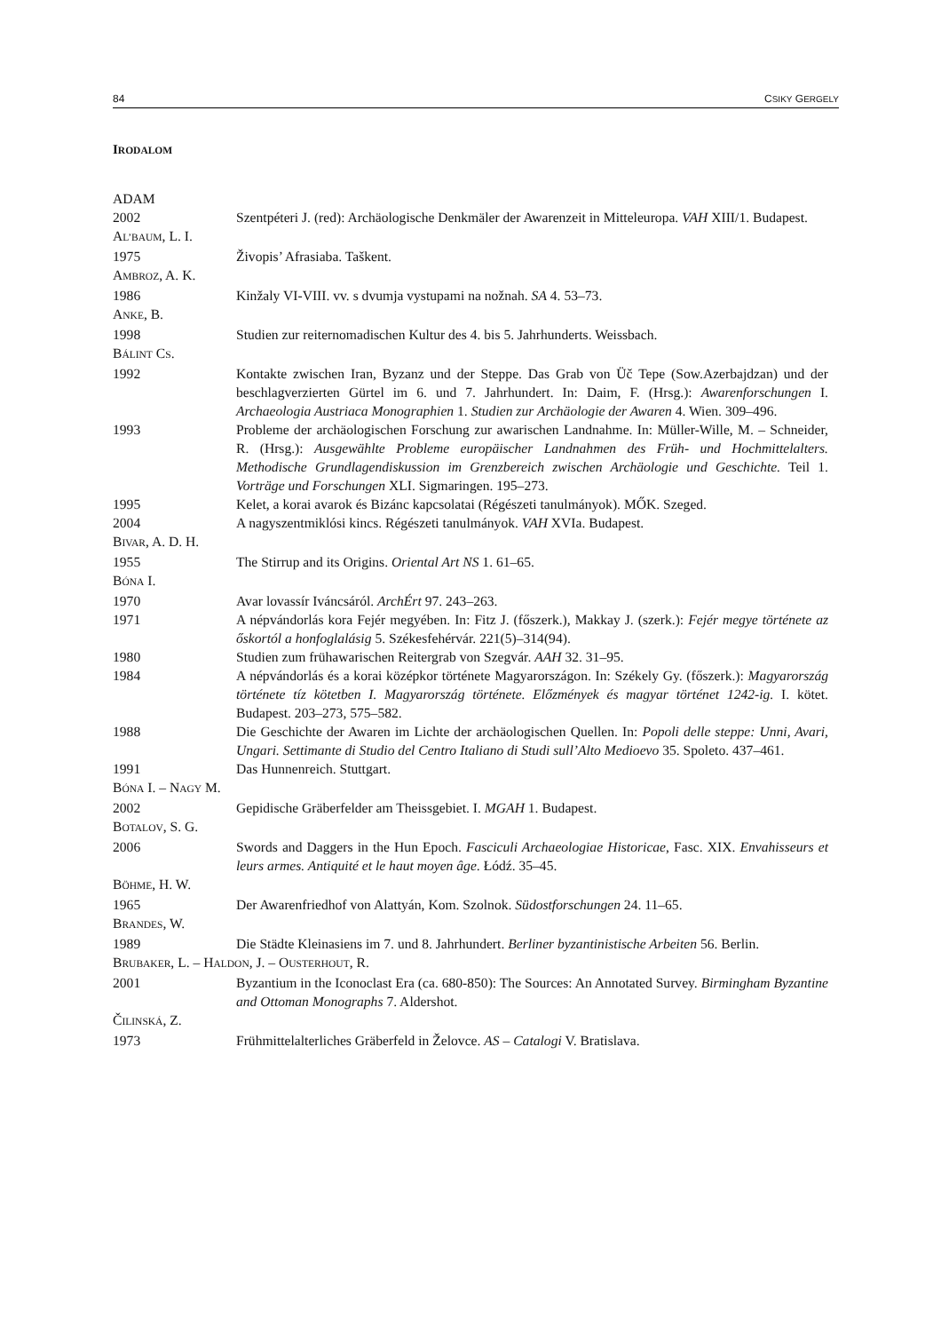84 CSIKY GERGELY
IRODALOM
ADAM
2002 Szentpéteri J. (red): Archäologische Denkmäler der Awarenzeit in Mitteleuropa. VAH XIII/1. Budapest.
AL’BAUM, L. I.
1975 Živopis’ Afrasiaba. Taškent.
AMBROZ, A. K.
1986 Kinžaly VI-VIII. vv. s dvumja vystupami na nožnah. SA 4. 53–73.
ANKE, B.
1998 Studien zur reiternomadischen Kultur des 4. bis 5. Jahrhunderts. Weissbach.
BÁLINT CS.
1992 Kontakte zwischen Iran, Byzanz und der Steppe. Das Grab von Üč Tepe (Sow.Azerbajdzan) und der beschlagverzierten Gürtel im 6. und 7. Jahrhundert. In: Daim, F. (Hrsg.): Awarenforschungen I. Archaeologia Austriaca Monographien 1. Studien zur Archäologie der Awaren 4. Wien. 309–496.
1993 Probleme der archäologischen Forschung zur awarischen Landnahme. In: Müller-Wille, M. – Schneider, R. (Hrsg.): Ausgewählte Probleme europäischer Landnahmen des Früh- und Hochmittelalters. Methodische Grundlagendiskussion im Grenzbereich zwischen Archäologie und Geschichte. Teil 1. Vorträge und Forschungen XLI. Sigmaringen. 195–273.
1995 Kelet, a korai avarok és Bizánc kapcsolatai (Régészeti tanulmányok). MŐK. Szeged.
2004 A nagyszentmiklósi kincs. Régészeti tanulmányok. VAH XVIa. Budapest.
BIVAR, A. D. H.
1955 The Stirrup and its Origins. Oriental Art NS 1. 61–65.
BÓNA I.
1970 Avar lovassír Iváncsáról. ArchÉrt 97. 243–263.
1971 A népvándorlás kora Fejér megyében. In: Fitz J. (főszerk.), Makkay J. (szerk.): Fejér megye története az őskortól a honfoglalásig 5. Székesfehérvár. 221(5)–314(94).
1980 Studien zum frühawarischen Reitergrab von Szegvár. AAH 32. 31–95.
1984 A népvándorlás és a korai középkor története Magyarországon. In: Székely Gy. (főszerk.): Magyarország története tíz kötetben I. Magyarország története. Előzmények és magyar történet 1242-ig. I. kötet. Budapest. 203–273, 575–582.
1988 Die Geschichte der Awaren im Lichte der archäologischen Quellen. In: Popoli delle steppe: Unni, Avari, Ungari. Settimante di Studio del Centro Italiano di Studi sull’Alto Medioevo 35. Spoleto. 437–461.
1991 Das Hunnenreich. Stuttgart.
BÓNA I. – NAGY M.
2002 Gepidische Gräberfelder am Theissgebiet. I. MGAH 1. Budapest.
BOTALOV, S. G.
2006 Swords and Daggers in the Hun Epoch. Fasciculi Archaeologiae Historicae, Fasc. XIX. Envahisseurs et leurs armes. Antiquité et le haut moyen âge. Łódź. 35–45.
BÖHME, H. W.
1965 Der Awarenfriedhof von Alattyán, Kom. Szolnok. Südostforschungen 24. 11–65.
BRANDES, W.
1989 Die Städte Kleinasiens im 7. und 8. Jahrhundert. Berliner byzantinistische Arbeiten 56. Berlin.
BRUBAKER, L. – HALDON, J. – OUSTERHOUT, R.
2001 Byzantium in the Iconoclast Era (ca. 680-850): The Sources: An Annotated Survey. Birmingham Byzantine and Ottoman Monographs 7. Aldershot.
ČILINSKÁ, Z.
1973 Frühmittelalterliches Gräberfeld in Želovce. AS – Catalogi V. Bratislava.